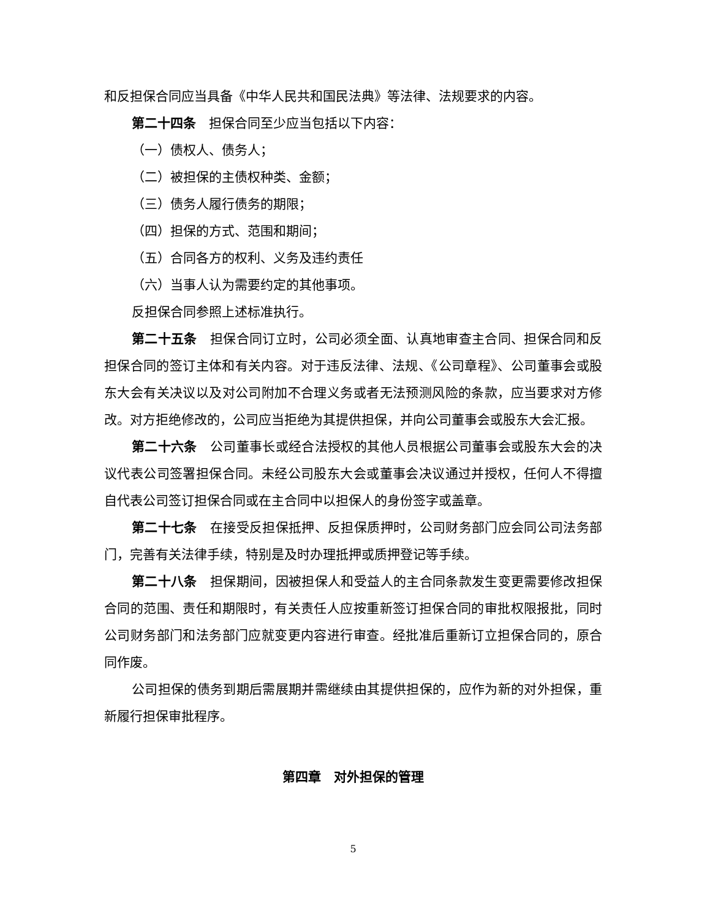和反担保合同应当具备《中华人民共和国民法典》等法律、法规要求的内容。
第二十四条　担保合同至少应当包括以下内容：
（一）债权人、债务人；
（二）被担保的主债权种类、金额；
（三）债务人履行债务的期限；
（四）担保的方式、范围和期间；
（五）合同各方的权利、义务及违约责任
（六）当事人认为需要约定的其他事项。
反担保合同参照上述标准执行。
第二十五条　担保合同订立时，公司必须全面、认真地审查主合同、担保合同和反担保合同的签订主体和有关内容。对于违反法律、法规、《公司章程》、公司董事会或股东大会有关决议以及对公司附加不合理义务或者无法预测风险的条款，应当要求对方修改。对方拒绝修改的，公司应当拒绝为其提供担保，并向公司董事会或股东大会汇报。
第二十六条　公司董事长或经合法授权的其他人员根据公司董事会或股东大会的决议代表公司签署担保合同。未经公司股东大会或董事会决议通过并授权，任何人不得擅自代表公司签订担保合同或在主合同中以担保人的身份签字或盖章。
第二十七条　在接受反担保抵押、反担保质押时，公司财务部门应会同公司法务部门，完善有关法律手续，特别是及时办理抵押或质押登记等手续。
第二十八条　担保期间，因被担保人和受益人的主合同条款发生变更需要修改担保合同的范围、责任和期限时，有关责任人应按重新签订担保合同的审批权限报批，同时公司财务部门和法务部门应就变更内容进行审查。经批准后重新订立担保合同的，原合同作废。
公司担保的债务到期后需展期并需继续由其提供担保的，应作为新的对外担保，重新履行担保审批程序。
第四章　对外担保的管理
5